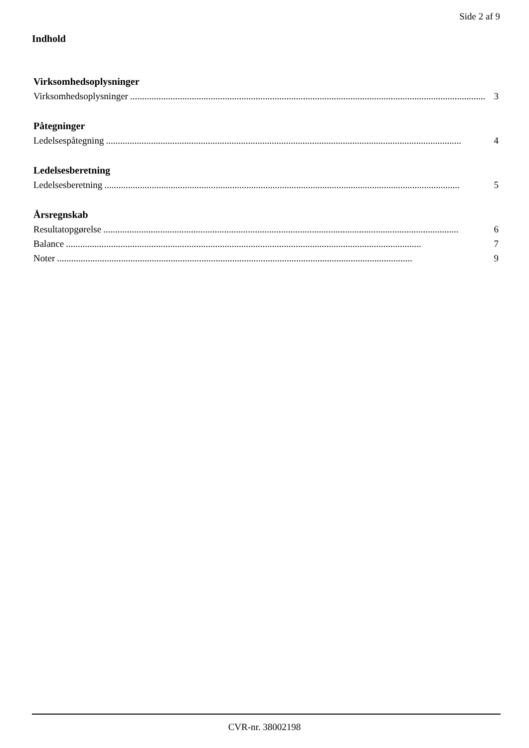Side 2 af 9
Indhold
Virksomhedsoplysninger
Virksomhedsoplysninger...................................................................................................................................................... 3
Påtegninger
Ledelsespåtegning...................................................................................................................................................... 4
Ledelsesberetning
Ledelsesberetning...................................................................................................................................................... 5
Årsregnskab
Resultatopgørelse...................................................................................................................................................... 6
Balance...................................................................................................................................................... 7
Noter...................................................................................................................................................... 9
CVR-nr. 38002198